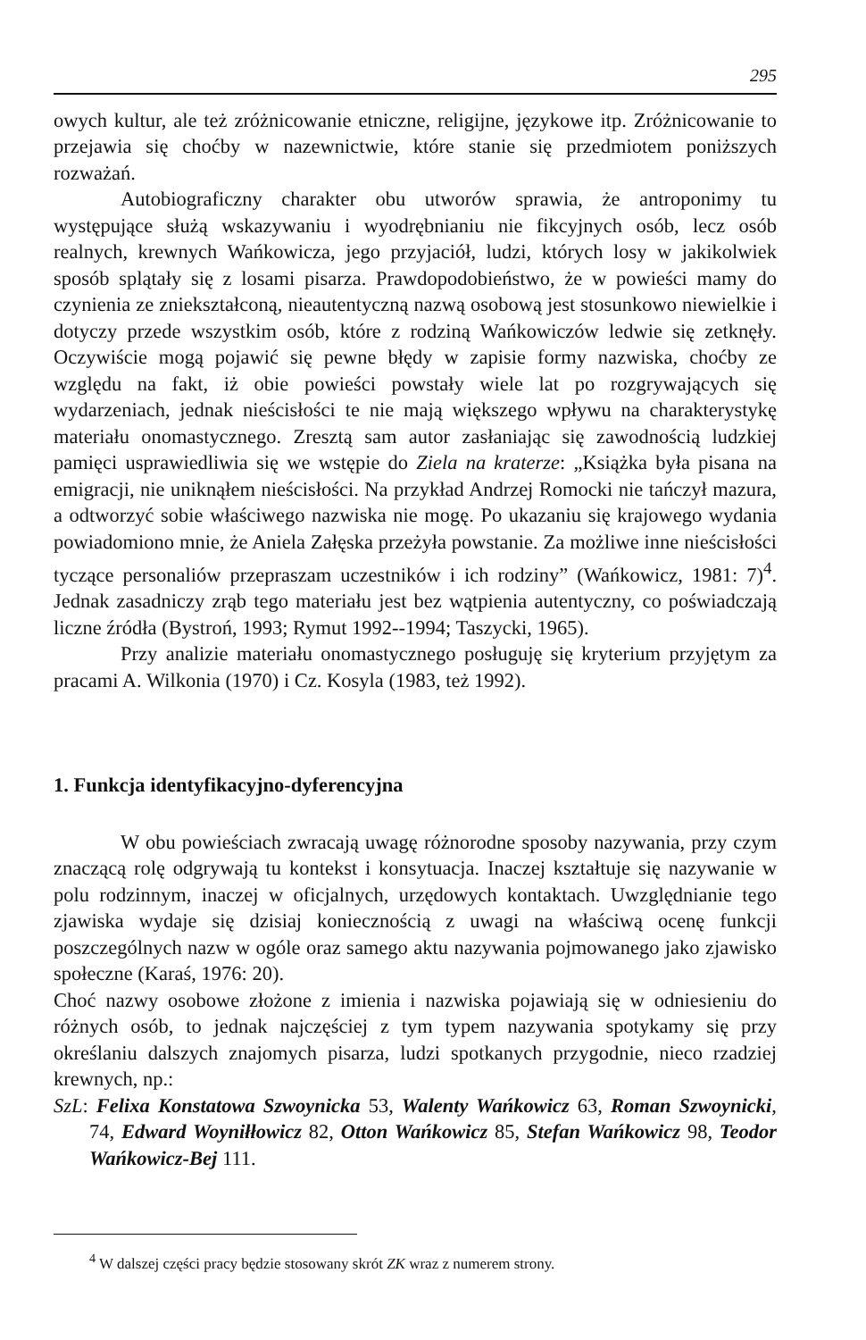295
owych kultur, ale też zróżnicowanie etniczne, religijne, językowe itp. Zróżnicowanie to przejawia się choćby w nazewnictwie, które stanie się przedmiotem poniższych rozważań.
Autobiograficzny charakter obu utworów sprawia, że antroponimy tu występujące służą wskazywaniu i wyodrębnianiu nie fikcyjnych osób, lecz osób realnych, krewnych Wańkowicza, jego przyjaciół, ludzi, których losy w jakikolwiek sposób splątały się z losami pisarza. Prawdopodobieństwo, że w powieści mamy do czynienia ze zniekształconą, nieautentyczną nazwą osobową jest stosunkowo niewielkie i dotyczy przede wszystkim osób, które z rodziną Wańkowiczów ledwie się zetknęły. Oczywiście mogą pojawić się pewne błędy w zapisie formy nazwiska, choćby ze względu na fakt, iż obie powieści powstały wiele lat po rozgrywających się wydarzeniach, jednak nieścisłości te nie mają większego wpływu na charakterystykę materiału onomastycznego. Zresztą sam autor zasłaniając się zawodnością ludzkiej pamięci usprawiedliwia się we wstępie do Ziela na kraterze: „Książka była pisana na emigracji, nie uniknąłem nieścisłości. Na przykład Andrzej Romocki nie tańczył mazura, a odtworzyć sobie właściwego nazwiska nie mogę. Po ukazaniu się krajowego wydania powiadomiono mnie, że Aniela Załęska przeżyła powstanie. Za możliwe inne nieścisłości tyczące personaliów przepraszam uczestników i ich rodziny” (Wańkowicz, 1981: 7)<sup>4</sup>. Jednak zasadniczy zrąb tego materiału jest bez wątpienia autentyczny, co poświadczają liczne źródła (Bystroń, 1993; Rymut 1992--1994; Taszycki, 1965).
Przy analizie materiału onomastycznego posługuję się kryterium przyjętym za pracami A. Wilkonia (1970) i Cz. Kosyla (1983, też 1992).
1. Funkcja identyfikacyjno-dyferencyjna
W obu powieściach zwracają uwagę różnorodne sposoby nazywania, przy czym znaczącą rolę odgrywają tu kontekst i konsytuacja. Inaczej kształtuje się nazywanie w polu rodzinnym, inaczej w oficjalnych, urzędowych kontaktach. Uwzględnianie tego zjawiska wydaje się dzisiaj koniecznością z uwagi na właściwą ocenę funkcji poszczególnych nazw w ogóle oraz samego aktu nazywania pojmowanego jako zjawisko społeczne (Karaś, 1976: 20).
Choć nazwy osobowe złożone z imienia i nazwiska pojawiają się w odniesieniu do różnych osób, to jednak najczęściej z tym typem nazywania spotykamy się przy określaniu dalszych znajomych pisarza, ludzi spotkanych przygodnie, nieco rzadziej krewnych, np.:
SzL: Felixa Konstatowa Szwoynicka 53, Walenty Wańkowicz 63, Roman Szwoynicki, 74, Edward Woyniłłowicz 82, Otton Wańkowicz 85, Stefan Wańkowicz 98, Teodor Wańkowicz-Bej 111.
<sup>4</sup> W dalszej części pracy będzie stosowany skrót ZK wraz z numerem strony.